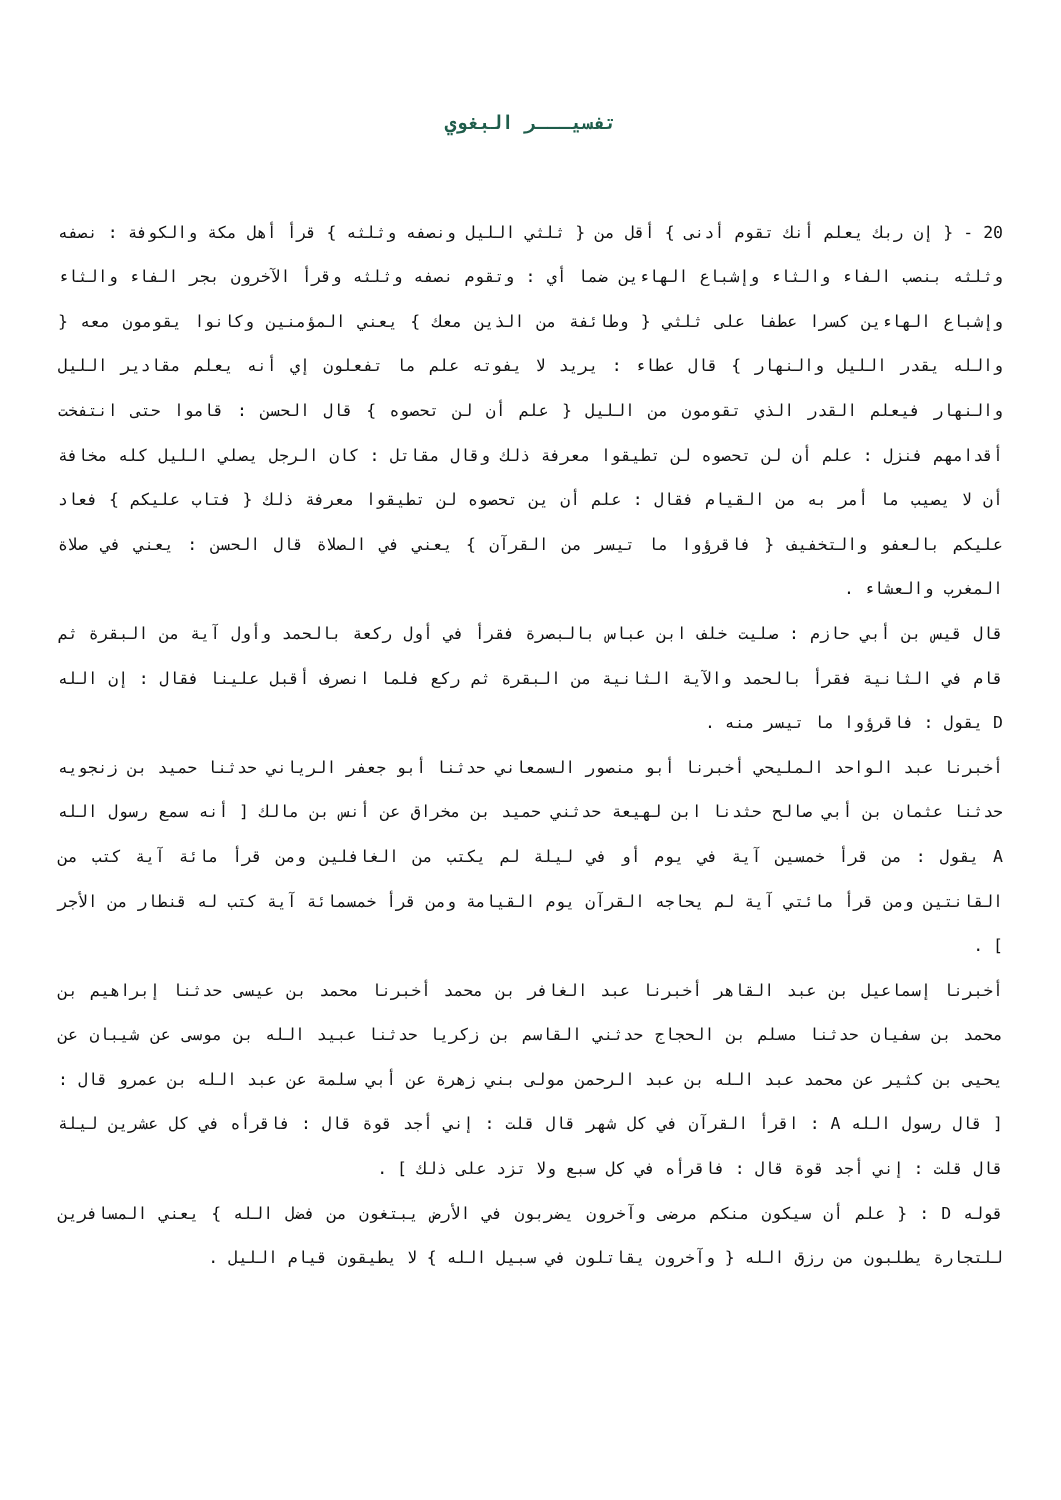تفسيـــر البغوي
20 - { إن ربك يعلم أنك تقوم أدنى } أقل من { ثلثي الليل ونصفه وثلثه } قرأ أهل مكة والكوفة : نصفه وثلثه بنصب الفاء والثاء وإشباع الهاءين ضما أي : وتقوم نصفه وثلثه وقرأ الآخرون بجر الفاء والثاء وإشباع الهاءين كسرا عطفا على ثلثي { وطائفة من الذين معك } يعني المؤمنين وكانوا يقومون معه { والله يقدر الليل والنهار } قال عطاء : يريد لا يفوته علم ما تفعلون إي أنه يعلم مقادير الليل والنهار فيعلم القدر الذي تقومون من الليل { علم أن لن تحصوه } قال الحسن : قاموا حتى انتفخت أقدامهم فنزل : علم أن لن تحصوه لن تطيقوا معرفة ذلك وقال مقاتل : كان الرجل يصلي الليل كله مخافة أن لا يصيب ما أمر به من القيام فقال : علم أن ين تحصوه لن تطيقوا معرفة ذلك { فتاب عليكم } فعاد عليكم بالعفو والتخفيف { فاقرؤوا ما تيسر من القرآن } يعني في الصلاة قال الحسن : يعني في صلاة المغرب والعشاء .
قال قيس بن أبي حازم : صليت خلف ابن عباس بالبصرة فقرأ في أول ركعة بالحمد وأول آية من البقرة ثم قام في الثانية فقرأ بالحمد والآية الثانية من البقرة ثم ركع فلما انصرف أقبل علينا فقال : إن الله D يقول : فاقرؤوا ما تيسر منه .
أخبرنا عبد الواحد المليحي أخبرنا أبو منصور السمعاني حدثنا أبو جعفر الرياني حدثنا حميد بن زنجويه حدثنا عثمان بن أبي صالح حثدنا ابن لهيعة حدثني حميد بن مخراق عن أنس بن مالك [ أنه سمع رسول الله A يقول : من قرأ خمسين آية في يوم أو في ليلة لم يكتب من الغافلين ومن قرأ مائة آية كتب من القانتين ومن قرأ مائتي آية لم يحاجه القرآن يوم القيامة ومن قرأ خمسمائة آية كتب له قنطار من الأجر ] .
أخبرنا إسماعيل بن عبد القاهر أخبرنا عبد الغافر بن محمد أخبرنا محمد بن عيسى حدثنا إبراهيم بن محمد بن سفيان حدثنا مسلم بن الحجاج حدثني القاسم بن زكريا حدثنا عبيد الله بن موسى عن شيبان عن يحيى بن كثير عن محمد عبد الله بن عبد الرحمن مولى بني زهرة عن أبي سلمة عن عبد الله بن عمرو قال : [ قال رسول الله A : اقرأ القرآن في كل شهر قال قلت : إني أجد قوة قال : فاقرأه في كل عشرين ليلة قال قلت : إني أجد قوة قال : فاقرأه في كل سبع ولا تزد على ذلك ] .
قوله D : { علم أن سيكون منكم مرضى وآخرون يضربون في الأرض يبتغون من فضل الله } يعني المسافرين للتجارة يطلبون من رزق الله { وآخرون يقاتلون في سبيل الله } لا يطيقون قيام الليل .